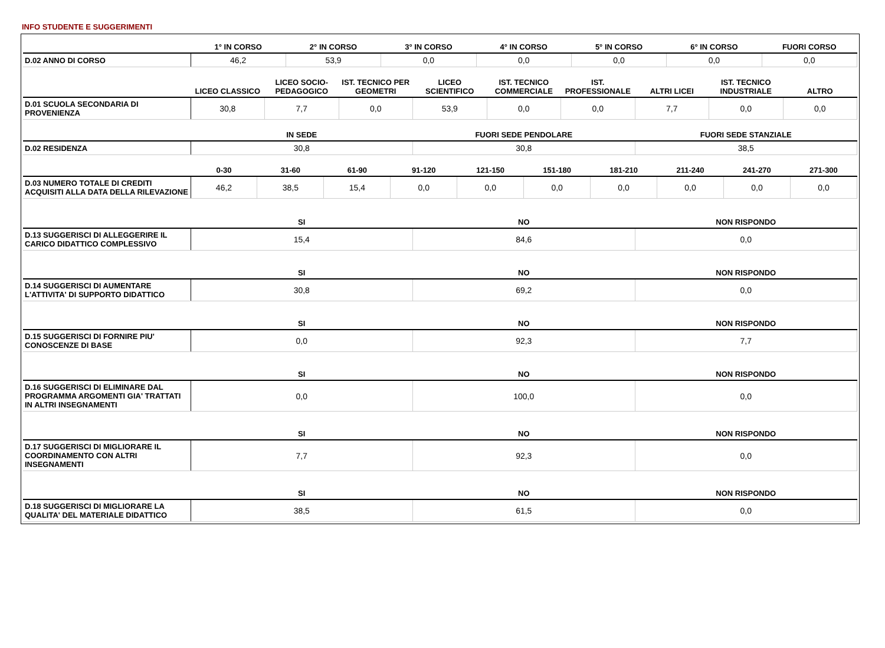INFO STUDENTE E SUGGERIMENTI
| | 1° IN CORSO | 2° IN CORSO | 3° IN CORSO | 4° IN CORSO | 5° IN CORSO | 6° IN CORSO | FUORI CORSO |
| --- | --- | --- | --- | --- | --- | --- | --- |
| D.02 ANNO DI CORSO | 46,2 | 53,9 | 0,0 | 0,0 | 0,0 | 0,0 | 0,0 |
| | LICEO CLASSICO | LICEO SOCIO-PEDAGOGICO | IST. TECNICO PER GEOMETRI | LICEO SCIENTIFICO | IST. TECNICO COMMERCIALE | IST. PROFESSIONALE | ALTRI LICEI | IST. TECNICO INDUSTRIALE | ALTRO |
| --- | --- | --- | --- | --- | --- | --- | --- | --- | --- |
| D.01 SCUOLA SECONDARIA DI PROVENIENZA | 30,8 | 7,7 | 0,0 | 53,9 | 0,0 | 0,0 | 7,7 | 0,0 | 0,0 |
| | IN SEDE | FUORI SEDE PENDOLARE | FUORI SEDE STANZIALE |
| --- | --- | --- | --- |
| D.02 RESIDENZA | 30,8 | 30,8 | 38,5 |
| | 0-30 | 31-60 | 61-90 | 91-120 | 121-150 | 151-180 | 181-210 | 211-240 | 241-270 | 271-300 |
| --- | --- | --- | --- | --- | --- | --- | --- | --- | --- | --- |
| D.03 NUMERO TOTALE DI CREDITI ACQUISITI ALLA DATA DELLA RILEVAZIONE | 46,2 | 38,5 | 15,4 | 0,0 | 0,0 | 0,0 | 0,0 | 0,0 | 0,0 | 0,0 |
| | SI | NO | NON RISPONDO |
| --- | --- | --- | --- |
| D.13 SUGGERISCI DI ALLEGGERIRE IL CARICO DIDATTICO COMPLESSIVO | 15,4 | 84,6 | 0,0 |
| | SI | NO | NON RISPONDO |
| --- | --- | --- | --- |
| D.14 SUGGERISCI DI AUMENTARE L'ATTIVITA' DI SUPPORTO DIDATTICO | 30,8 | 69,2 | 0,0 |
| | SI | NO | NON RISPONDO |
| --- | --- | --- | --- |
| D.15 SUGGERISCI DI FORNIRE PIU' CONOSCENZE DI BASE | 0,0 | 92,3 | 7,7 |
| | SI | NO | NON RISPONDO |
| --- | --- | --- | --- |
| D.16 SUGGERISCI DI ELIMINARE DAL PROGRAMMA ARGOMENTI GIA' TRATTATI IN ALTRI INSEGNAMENTI | 0,0 | 100,0 | 0,0 |
| | SI | NO | NON RISPONDO |
| --- | --- | --- | --- |
| D.17 SUGGERISCI DI MIGLIORARE IL COORDINAMENTO CON ALTRI INSEGNAMENTI | 7,7 | 92,3 | 0,0 |
| | SI | NO | NON RISPONDO |
| --- | --- | --- | --- |
| D.18 SUGGERISCI DI MIGLIORARE LA QUALITA' DEL MATERIALE DIDATTICO | 38,5 | 61,5 | 0,0 |